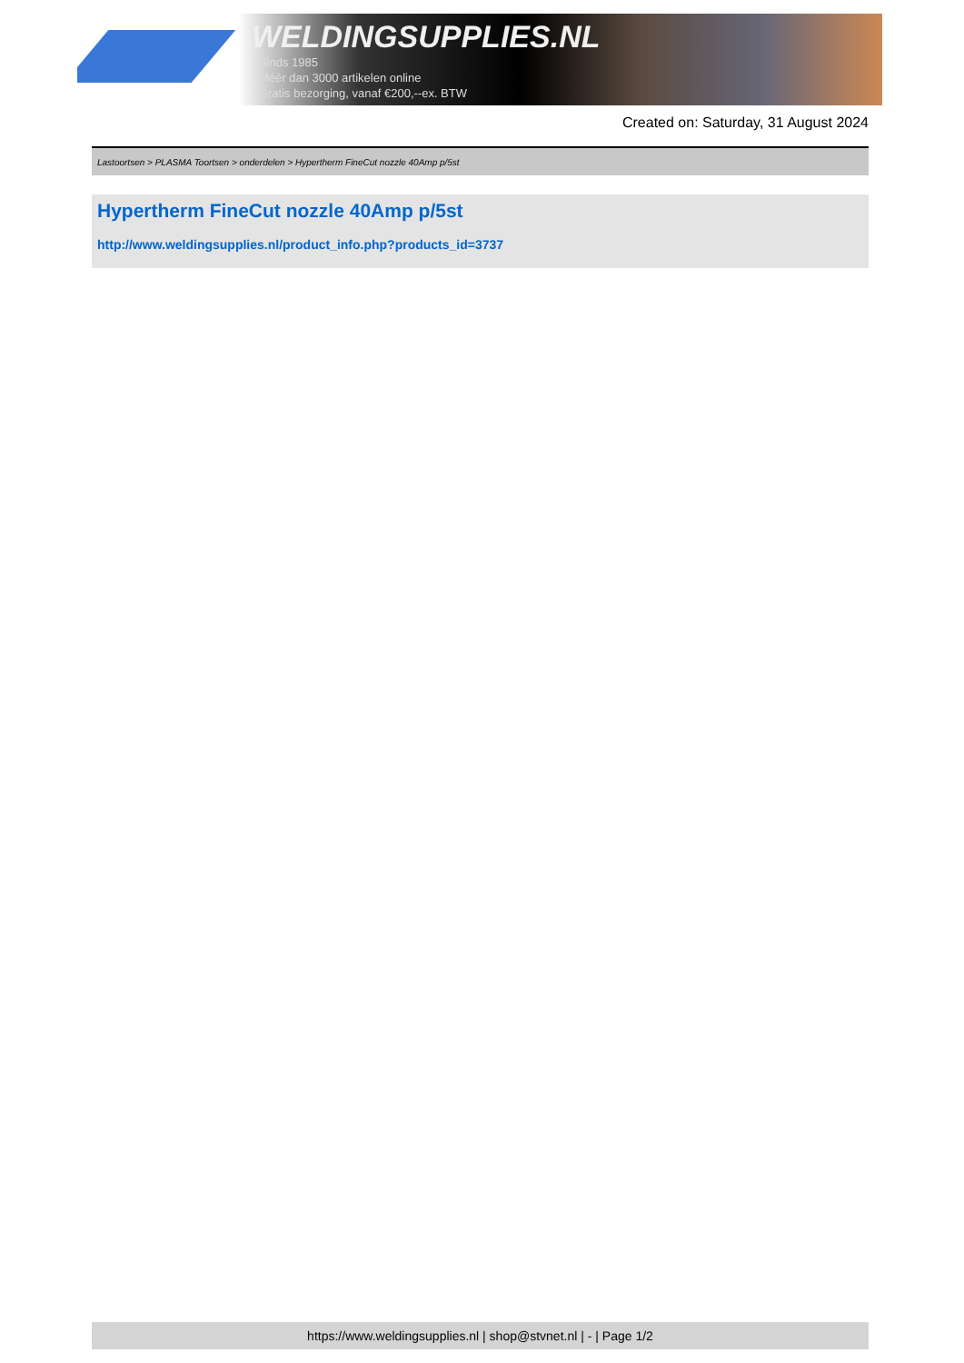WELDINGSUPPLIES.NL
- Sinds 1985
- Méér dan 3000 artikelen online
- Gratis bezorging, vanaf €200,--ex. BTW
Created on: Saturday, 31 August 2024
Lastoortsen > PLASMA Toortsen > onderdelen > Hypertherm FineCut nozzle 40Amp p/5st
Hypertherm FineCut nozzle 40Amp p/5st
http://www.weldingsupplies.nl/product_info.php?products_id=3737
https://www.weldingsupplies.nl | shop@stvnet.nl | - | Page 1/2